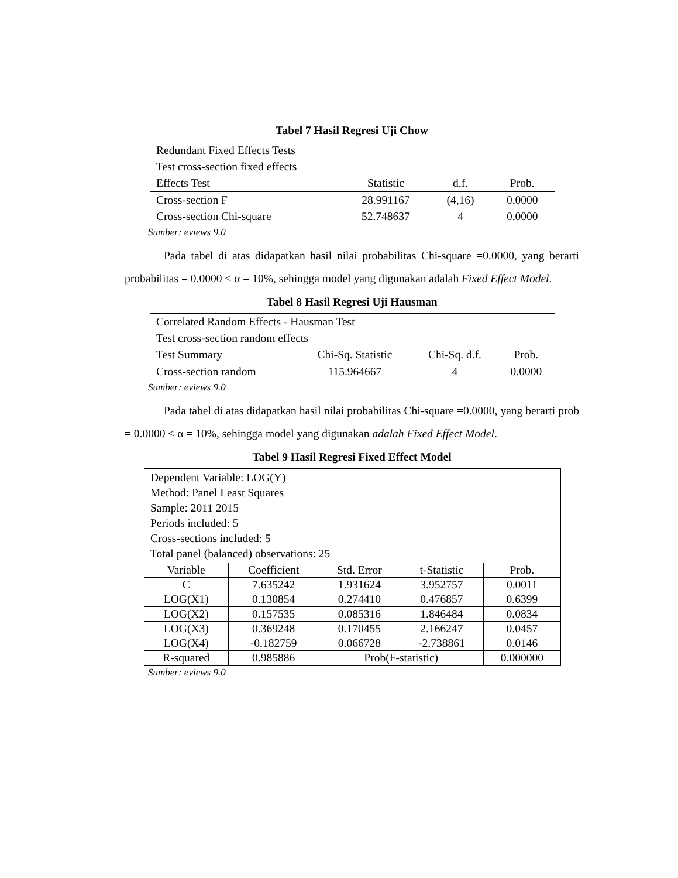Tabel 7 Hasil Regresi Uji Chow
| Redundant Fixed Effects Tests | | | |
| Test cross-section fixed effects | | | |
| Effects Test | Statistic | d.f. | Prob. |
| Cross-section F | 28.991167 | (4,16) | 0.0000 |
| Cross-section Chi-square | 52.748637 | 4 | 0.0000 |
Sumber: eviews 9.0
Pada tabel di atas didapatkan hasil nilai probabilitas Chi-square =0.0000, yang berarti probabilitas = 0.0000 < α = 10%, sehingga model yang digunakan adalah Fixed Effect Model.
Tabel 8 Hasil Regresi Uji Hausman
| Correlated Random Effects - Hausman Test | | | |
| Test cross-section random effects | | | |
| Test Summary | Chi-Sq. Statistic | Chi-Sq. d.f. | Prob. |
| Cross-section random | 115.964667 | 4 | 0.0000 |
Sumber: eviews 9.0
Pada tabel di atas didapatkan hasil nilai probabilitas Chi-square =0.0000, yang berarti prob = 0.0000 < α = 10%, sehingga model yang digunakan adalah Fixed Effect Model.
Tabel 9 Hasil Regresi Fixed Effect Model
| Dependent Variable: LOG(Y) Method: Panel Least Squares Sample: 2011 2015 Periods included: 5 Cross-sections included: 5 Total panel (balanced) observations: 25 | | | | |
| Variable | Coefficient | Std. Error | t-Statistic | Prob. |
| C | 7.635242 | 1.931624 | 3.952757 | 0.0011 |
| LOG(X1) | 0.130854 | 0.274410 | 0.476857 | 0.6399 |
| LOG(X2) | 0.157535 | 0.085316 | 1.846484 | 0.0834 |
| LOG(X3) | 0.369248 | 0.170455 | 2.166247 | 0.0457 |
| LOG(X4) | -0.182759 | 0.066728 | -2.738861 | 0.0146 |
| R-squared | 0.985886 | Prob(F-statistic) | | 0.000000 |
Sumber: eviews 9.0